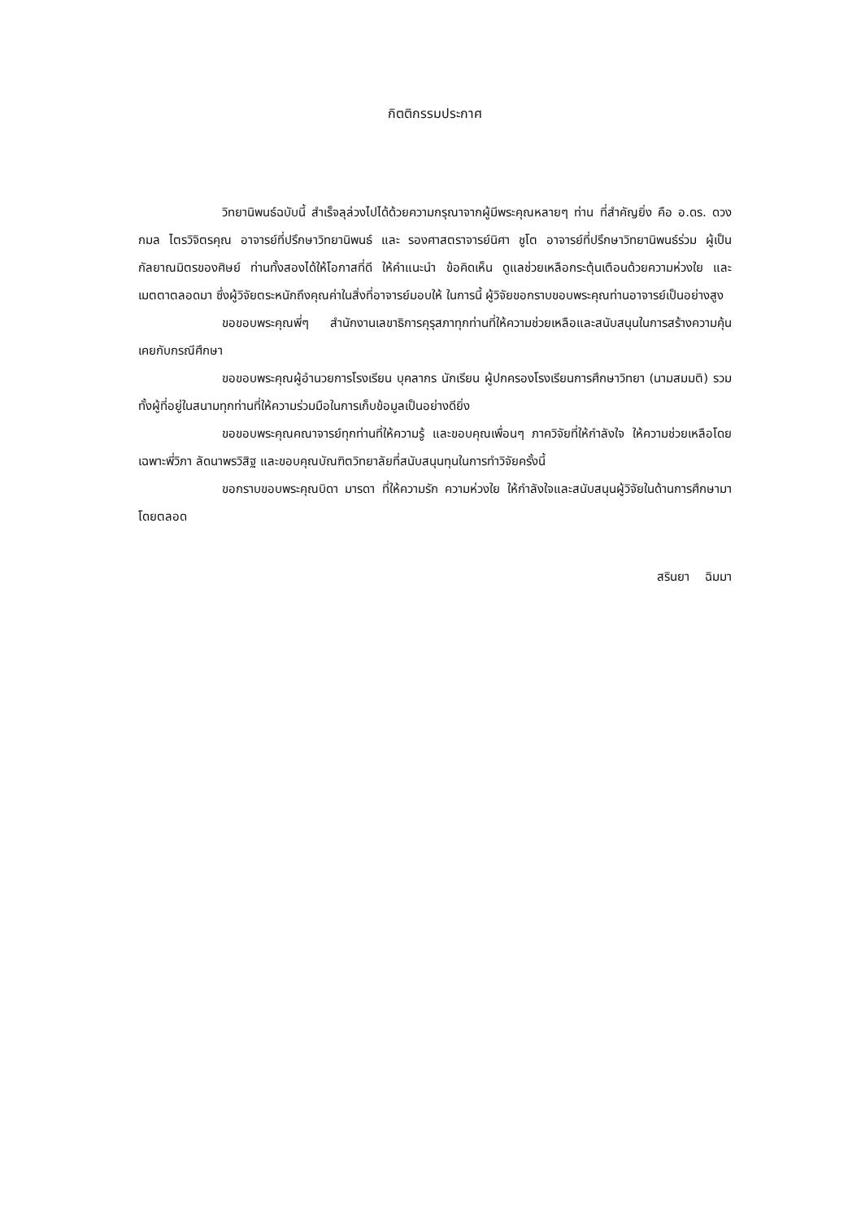กิตติกรรมประกาศ
วิทยานิพนธ์ฉบับนี้ สำเร็จลุล่วงไปได้ด้วยความกรุณาจากผู้มีพระคุณหลายๆ ท่าน ที่สำคัญยิ่ง คือ อ.ดร. ดวงกมล ไตรวิจิตรคุณ อาจารย์ที่ปรึกษาวิทยานิพนธ์ และ รองศาสตราจารย์นิศา ชูโต อาจารย์ที่ปรึกษาวิทยานิพนธ์ร่วม ผู้เป็นกัลยาณมิตรของศิษย์ ท่านทั้งสองได้ให้โอกาสที่ดี ให้คำแนะนำ ข้อคิดเห็น ดูแลช่วยเหลือกระตุ้นเตือนด้วยความห่วงใย และเมตตาตลอดมา ซึ่งผู้วิจัยตระหนักถึงคุณค่าในสิ่งที่อาจารย์มอบให้ ในการนี้ ผู้วิจัยขอกราบขอบพระคุณท่านอาจารย์เป็นอย่างสูง
ขอขอบพระคุณพี่ๆ สำนักงานเลขาธิการคุรุสภาทุกท่านที่ให้ความช่วยเหลือและสนับสนุนในการสร้างความคุ้นเคยกับกรณีศึกษา
ขอขอบพระคุณผู้อำนวยการโรงเรียน บุคลากร นักเรียน ผู้ปกครองโรงเรียนการศึกษาวิทยา (นามสมมติ) รวมทั้งผู้ที่อยู่ในสนามทุกท่านที่ให้ความร่วมมือในการเก็บข้อมูลเป็นอย่างดียิ่ง
ขอขอบพระคุณคณาจารย์ทุกท่านที่ให้ความรู้ และขอบคุณเพื่อนๆ ภาควิจัยที่ให้กำลังใจ ให้ความช่วยเหลือโดยเฉพาะพี่วิภา ลัดนาพรวิสิฐ และขอบคุณบัณฑิตวิทยาลัยที่สนับสนุนทุนในการทำวิจัยครั้งนี้
ขอกราบขอบพระคุณบิดา มารดา ที่ให้ความรัก ความห่วงใย ให้กำลังใจและสนับสนุนผู้วิจัยในด้านการศึกษามาโดยตลอด
สรินยา ฉิมมา